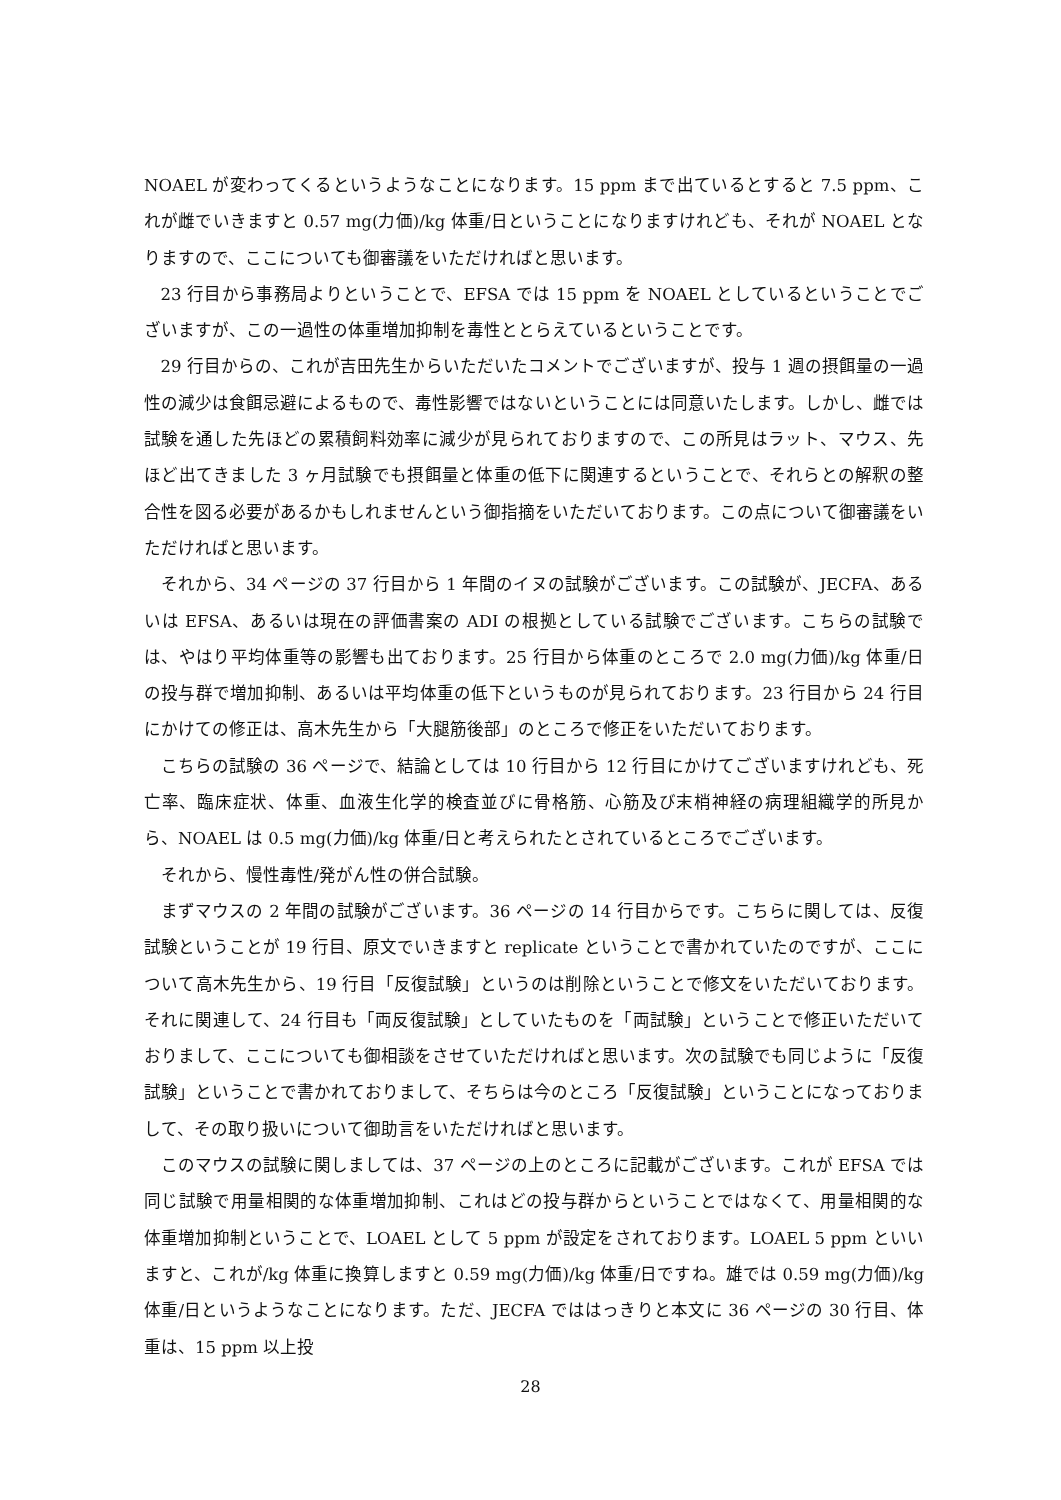NOAEL が変わってくるというようなことになります。15 ppm まで出ているとすると 7.5 ppm、これが雌でいきますと 0.57 mg(力価)/kg 体重/日ということになりますけれども、それが NOAEL となりますので、ここについても御審議をいただければと思います。
23 行目から事務局よりということで、EFSA では 15 ppm を NOAEL としているということでございますが、この一過性の体重増加抑制を毒性ととらえているということです。
29 行目からの、これが吉田先生からいただいたコメントでございますが、投与 1 週の摂餌量の一過性の減少は食餌忌避によるもので、毒性影響ではないということには同意いたします。しかし、雌では試験を通した先ほどの累積飼料効率に減少が見られておりますので、この所見はラット、マウス、先ほど出てきました 3 ヶ月試験でも摂餌量と体重の低下に関連するということで、それらとの解釈の整合性を図る必要があるかもしれませんという御指摘をいただいております。この点について御審議をいただければと思います。
それから、34 ページの 37 行目から 1 年間のイヌの試験がございます。この試験が、JECFA、あるいは EFSA、あるいは現在の評価書案の ADI の根拠としている試験でございます。こちらの試験では、やはり平均体重等の影響も出ております。25 行目から体重のところで 2.0 mg(力価)/kg 体重/日の投与群で増加抑制、あるいは平均体重の低下というものが見られております。23 行目から 24 行目にかけての修正は、高木先生から「大腿筋後部」のところで修正をいただいております。
こちらの試験の 36 ページで、結論としては 10 行目から 12 行目にかけてございますけれども、死亡率、臨床症状、体重、血液生化学的検査並びに骨格筋、心筋及び末梢神経の病理組織学的所見から、NOAEL は 0.5 mg(力価)/kg 体重/日と考えられたとされているところでございます。
それから、慢性毒性/発がん性の併合試験。
まずマウスの 2 年間の試験がございます。36 ページの 14 行目からです。こちらに関しては、反復試験ということが 19 行目、原文でいきますと replicate ということで書かれていたのですが、ここについて高木先生から、19 行目「反復試験」というのは削除ということで修文をいただいております。それに関連して、24 行目も「両反復試験」としていたものを「両試験」ということで修正いただいておりまして、ここについても御相談をさせていただければと思います。次の試験でも同じように「反復試験」ということで書かれておりまして、そちらは今のところ「反復試験」ということになっておりまして、その取り扱いについて御助言をいただければと思います。
このマウスの試験に関しましては、37 ページの上のところに記載がございます。これが EFSA では同じ試験で用量相関的な体重増加抑制、これはどの投与群からということではなくて、用量相関的な体重増加抑制ということで、LOAEL として 5 ppm が設定をされております。LOAEL 5 ppm といいますと、これが/kg 体重に換算しますと 0.59 mg(力価)/kg 体重/日ですね。雄では 0.59 mg(力価)/kg 体重/日というようなことになります。ただ、JECFA でははっきりと本文に 36 ページの 30 行目、体重は、15 ppm 以上投
28